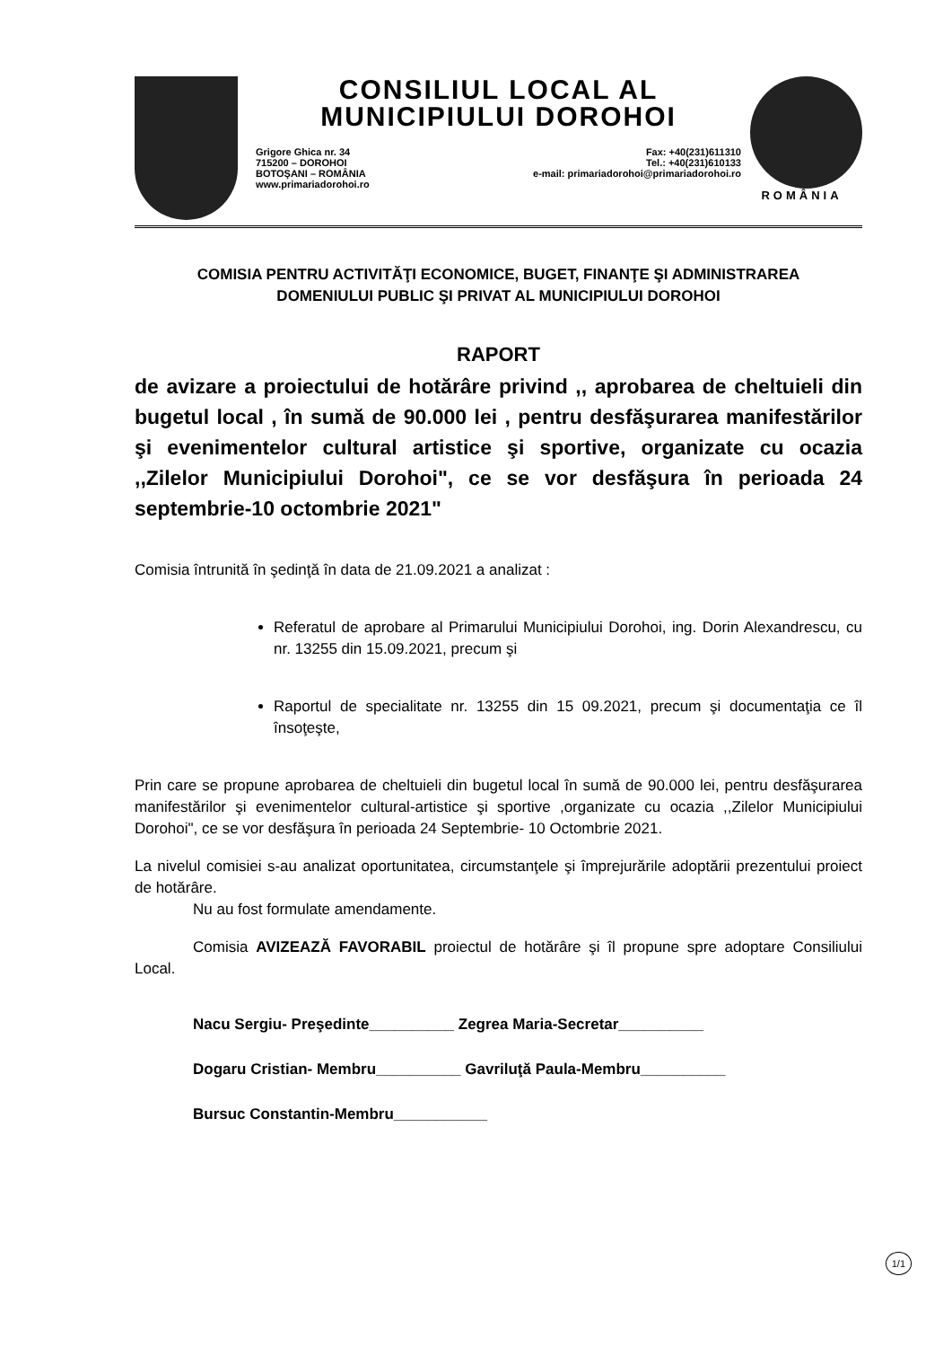CONSILIUL LOCAL AL
MUNICIPIULUI DOROHOI
Grigore Ghica nr. 34
715200 – DOROHOI
BOTOŞANI – ROMÂNIA
www.primariadorohoi.ro
Fax: +40(231)611310
Tel.: +40(231)610133
e-mail: primariadorohoi@primariadorohoi.ro
ROMÂNIA
COMISIA PENTRU ACTIVITĂŢI ECONOMICE, BUGET, FINANŢE ŞI ADMINISTRAREA
DOMENIULUI PUBLIC ŞI PRIVAT AL MUNICIPIULUI DOROHOI
RAPORT
de avizare a proiectului de hotărâre privind ,, aprobarea de cheltuieli din bugetul local , în sumă de 90.000 lei , pentru desfăşurarea manifestărilor şi evenimentelor cultural artistice şi sportive, organizate cu ocazia ,,Zilelor Municipiului Dorohoi", ce se vor desfăşura în perioada 24 septembrie-10 octombrie 2021"
Comisia întrunită în şedinţă în data de 21.09.2021 a analizat :
Referatul de aprobare al Primarului Municipiului Dorohoi, ing. Dorin Alexandrescu, cu nr. 13255 din 15.09.2021, precum şi
Raportul de specialitate nr. 13255 din 15 09.2021, precum şi documentaţia ce îl însoţeşte,
Prin care se propune aprobarea de cheltuieli din bugetul local în sumă de 90.000 lei, pentru desfăşurarea manifestărilor şi evenimentelor cultural-artistice şi sportive ,organizate cu ocazia ,,Zilelor Municipiului Dorohoi", ce se vor desfăşura în perioada 24 Septembrie- 10 Octombrie 2021.
La nivelul comisiei s-au analizat oportunitatea, circumstanţele şi împrejurările adoptării prezentului proiect de hotărâre.
Nu au fost formulate amendamente.
Comisia AVIZEAZĂ FAVORABIL proiectul de hotărâre şi îl propune spre adoptare Consiliului Local.
Nacu Sergiu- Preşedinte__________ Zegrea Maria-Secretar__________
Dogaru Cristian- Membru__________ Gavriluţă Paula-Membru__________
Bursuc Constantin-Membru___________
1/1